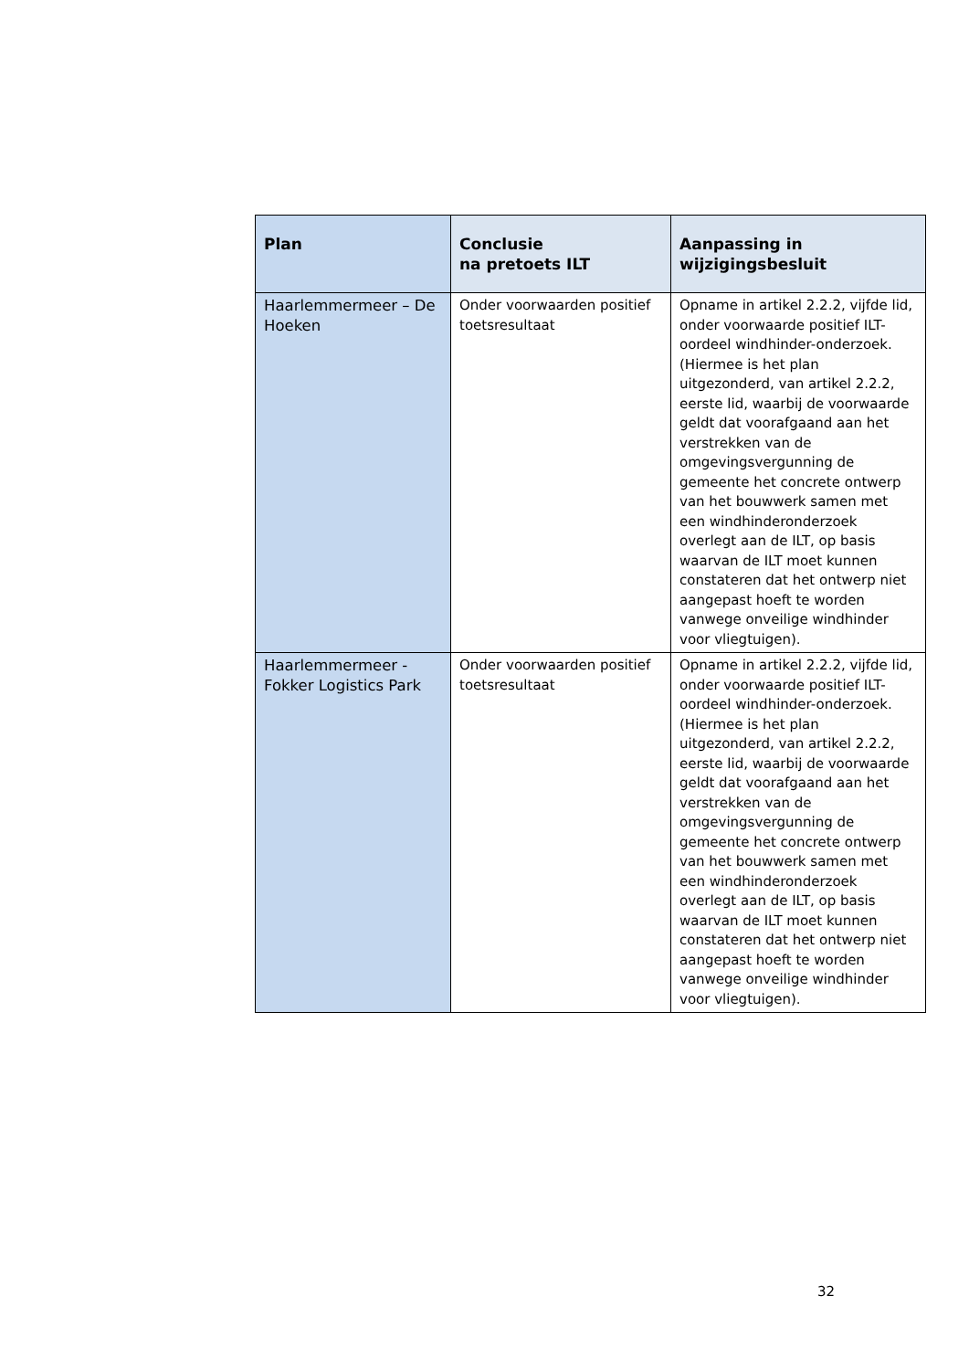| Plan | Conclusie na pretoets ILT | Aanpassing in wijzigingsbesluit |
| --- | --- | --- |
| Haarlemmermeer – De Hoeken | Onder voorwaarden positief toetsresultaat | Opname in artikel 2.2.2, vijfde lid, onder voorwaarde positief ILT-oordeel windhinder-onderzoek. (Hiermee is het plan uitgezonderd, van artikel 2.2.2, eerste lid, waarbij de voorwaarde geldt dat voorafgaand aan het verstrekken van de omgevingsvergunning de gemeente het concrete ontwerp van het bouwwerk samen met een windhinderonderzoek overlegt aan de ILT, op basis waarvan de ILT moet kunnen constateren dat het ontwerp niet aangepast hoeft te worden vanwege onveilige windhinder voor vliegtuigen). |
| Haarlemmermeer - Fokker Logistics Park | Onder voorwaarden positief toetsresultaat | Opname in artikel 2.2.2, vijfde lid, onder voorwaarde positief ILT-oordeel windhinder-onderzoek. (Hiermee is het plan uitgezonderd, van artikel 2.2.2, eerste lid, waarbij de voorwaarde geldt dat voorafgaand aan het verstrekken van de omgevingsvergunning de gemeente het concrete ontwerp van het bouwwerk samen met een windhinderonderzoek overlegt aan de ILT, op basis waarvan de ILT moet kunnen constateren dat het ontwerp niet aangepast hoeft te worden vanwege onveilige windhinder voor vliegtuigen). |
32